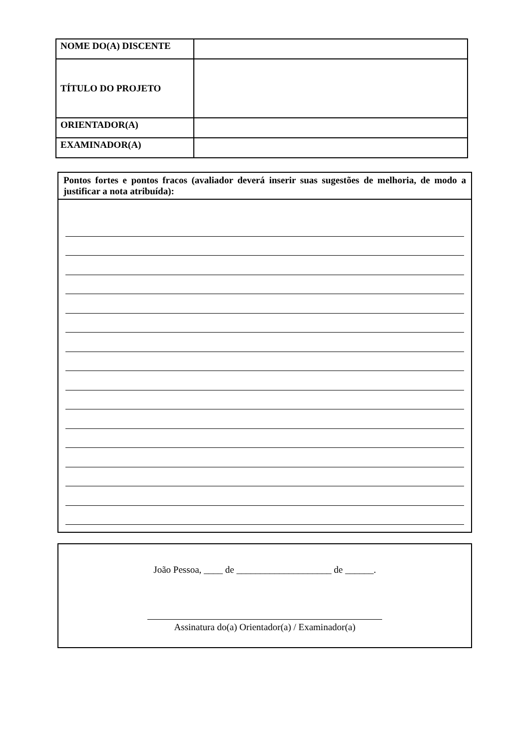| NOME DO(A) DISCENTE | |
| TÍTULO DO PROJETO | |
| ORIENTADOR(A) | |
| EXAMINADOR(A) | |
Pontos fortes e pontos fracos (avaliador deverá inserir suas sugestões de melhoria, de modo a justificar a nota atribuída):
João Pessoa, ____ de ____________________ de ______.
Assinatura do(a) Orientador(a) / Examinador(a)